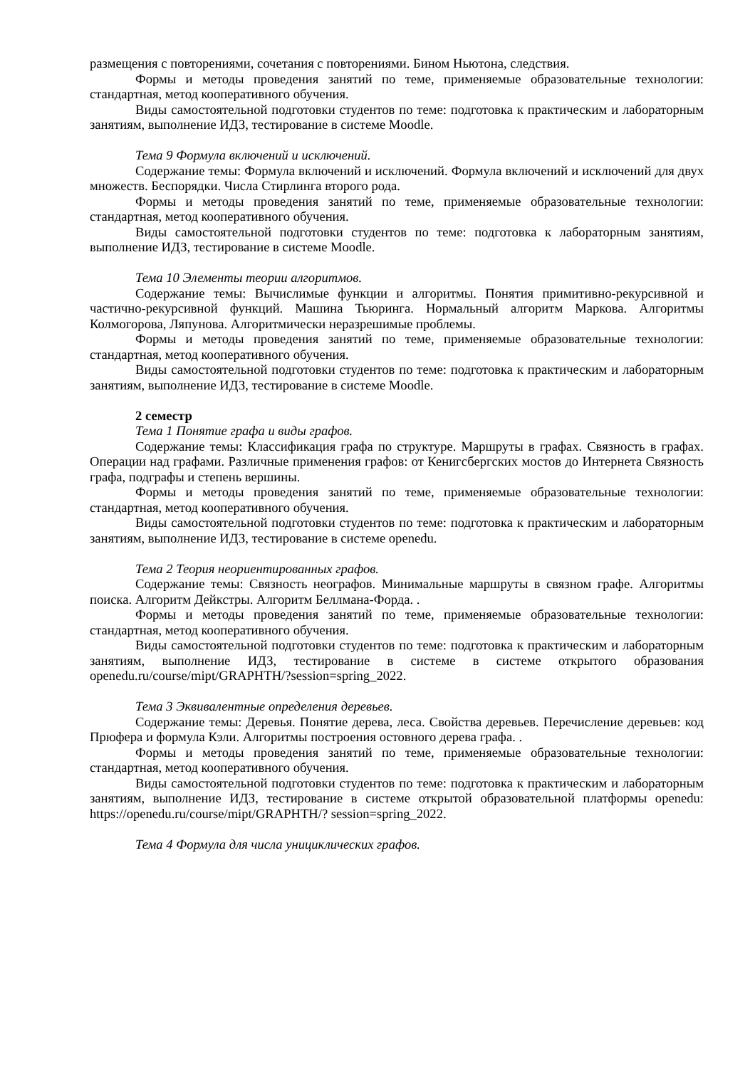размещения с повторениями, сочетания с повторениями. Бином Ньютона, следствия.
Формы и методы проведения занятий по теме, применяемые образовательные технологии: стандартная, метод кооперативного обучения.
Виды самостоятельной подготовки студентов по теме: подготовка к практическим и лабораторным занятиям, выполнение ИДЗ, тестирование в системе Moodle.
Тема 9 Формула включений и исключений.
Содержание темы: Формула включений и исключений. Формула включений и исключений для двух множеств. Беспорядки. Числа Стирлинга второго рода.
Формы и методы проведения занятий по теме, применяемые образовательные технологии: стандартная, метод кооперативного обучения.
Виды самостоятельной подготовки студентов по теме: подготовка к лабораторным занятиям, выполнение ИДЗ, тестирование в системе Moodle.
Тема 10 Элементы теории алгоритмов.
Содержание темы: Вычислимые функции и алгоритмы. Понятия примитивно-рекурсивной и частично-рекурсивной функций. Машина Тьюринга. Нормальный алгоритм Маркова. Алгоритмы Колмогорова, Ляпунова. Алгоритмически неразрешимые проблемы.
Формы и методы проведения занятий по теме, применяемые образовательные технологии: стандартная, метод кооперативного обучения.
Виды самостоятельной подготовки студентов по теме: подготовка к практическим и лабораторным занятиям, выполнение ИДЗ, тестирование в системе Moodle.
2 семестр
Тема 1 Понятие графа и виды графов.
Содержание темы: Классификация графа по структуре. Маршруты в графах. Связность в графах. Операции над графами. Различные применения графов: от Кенигсбергских мостов до Интернета Связность графа, подграфы и степень вершины.
Формы и методы проведения занятий по теме, применяемые образовательные технологии: стандартная, метод кооперативного обучения.
Виды самостоятельной подготовки студентов по теме: подготовка к практическим и лабораторным занятиям, выполнение ИДЗ, тестирование в системе openedu.
Тема 2 Теория неориентированных графов.
Содержание темы: Связность неографов. Минимальные маршруты в связном графе. Алгоритмы поиска. Алгоритм Дейкстры. Алгоритм Беллмана-Форда. .
Формы и методы проведения занятий по теме, применяемые образовательные технологии: стандартная, метод кооперативного обучения.
Виды самостоятельной подготовки студентов по теме: подготовка к практическим и лабораторным занятиям, выполнение ИДЗ, тестирование в системе в системе открытого образования openedu.ru/course/mipt/GRAPHTH/?session=spring_2022.
Тема 3 Эквивалентные определения деревьев.
Содержание темы: Деревья. Понятие дерева, леса. Свойства деревьев. Перечисление деревьев: код Прюфера и формула Кэли. Алгоритмы построения остовного дерева графа. .
Формы и методы проведения занятий по теме, применяемые образовательные технологии: стандартная, метод кооперативного обучения.
Виды самостоятельной подготовки студентов по теме: подготовка к практическим и лабораторным занятиям, выполнение ИДЗ, тестирование в системе открытой образовательной платформы openedu: https://openedu.ru/course/mipt/GRAPHTH/? session=spring_2022.
Тема 4 Формула для числа унициклических графов.